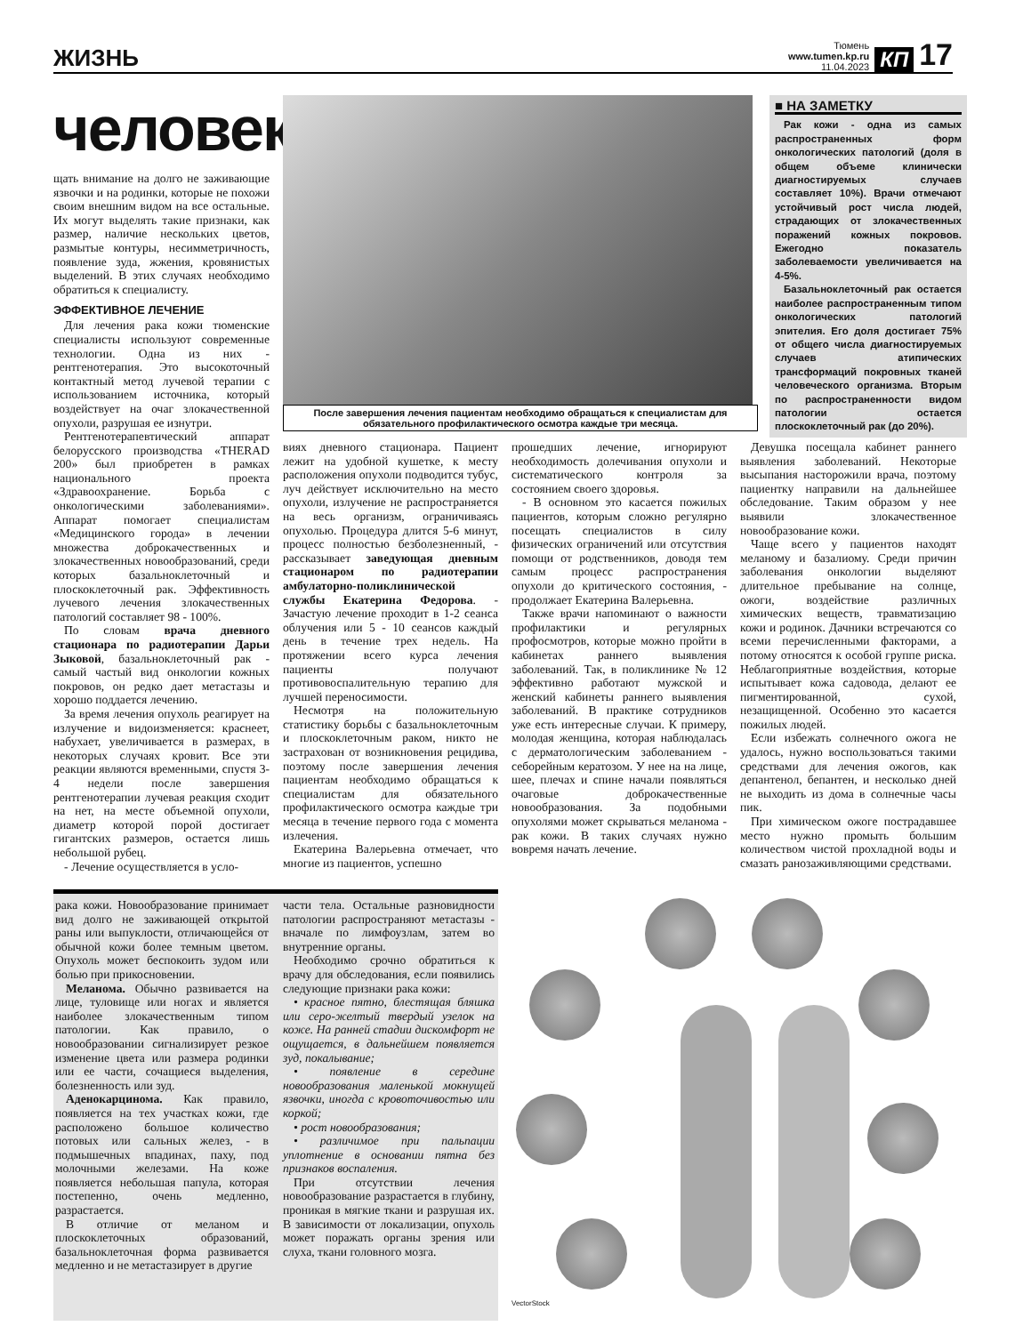ЖИЗНЬ
Тюмень
www.tumen.kp.ru
11.04.2023
КП 17
человек
щать внимание на долго не заживающие язвочки и на родинки, которые не похожи своим внешним видом на все остальные. Их могут выделять такие признаки, как размер, наличие нескольких цветов, размытые контуры, несимметричность, появление зуда, жжения, кровянистых выделений. В этих случаях необходимо обратиться к специалисту.
ЭФФЕКТИВНОЕ ЛЕЧЕНИЕ
Для лечения рака кожи тюменские специалисты используют современные технологии. Одна из них - рентгенотерапия. Это высокоточный контактный метод лучевой терапии с использованием источника, который воздействует на очаг злокачественной опухоли, разрушая ее изнутри.
Рентгенотерапевтический аппарат белорусского производства «THERAD 200» был приобретен в рамках национального проекта «Здравоохранение. Борьба с онкологическими заболеваниями». Аппарат помогает специалистам «Медицинского города» в лечении множества доброкачественных и злокачественных новообразований, среди которых базальноклеточный и плоскоклеточный рак. Эффективность лучевого лечения злокачественных патологий составляет 98 - 100%.
По словам врача дневного стационара по радиотерапии Дарьи Зыковой, базальноклеточный рак - самый частый вид онкологии кожных покровов, он редко дает метастазы и хорошо поддается лечению.
За время лечения опухоль реагирует на излучение и видоизменяется: краснеет, набухает, увеличивается в размерах, в некоторых случаях кровит. Все эти реакции являются временными, спустя 3-4 недели после завершения рентгенотерапии лучевая реакция сходит на нет, на месте объемной опухоли, диаметр которой порой достигает гигантских размеров, остается лишь небольшой рубец.
- Лечение осуществляется в усло-
После завершения лечения пациентам необходимо обращаться к специалистам для обязательного профилактического осмотра каждые три месяца.
■ НА ЗАМЕТКУ
Рак кожи - одна из самых распространенных форм онкологических патологий (доля в общем объеме клинически диагностируемых случаев составляет 10%). Врачи отмечают устойчивый рост числа людей, страдающих от злокачественных поражений кожных покровов. Ежегодно показатель заболеваемости увеличивается на 4-5%.
Базальноклеточный рак остается наиболее распространенным типом онкологических патологий эпителия. Его доля достигает 75% от общего числа диагностируемых случаев атипических трансформаций покровных тканей человеческого организма. Вторым по распространенности видом патологии остается плоскоклеточный рак (до 20%).
виях дневного стационара. Пациент лежит на удобной кушетке, к месту расположения опухоли подводится тубус, луч действует исключительно на место опухоли, излучение не распространяется на весь организм, ограничиваясь опухолью. Процедура длится 5-6 минут, процесс полностью безболезненный, - рассказывает заведующая дневным стационаром по радиотерапии амбулаторно-поликлинической службы Екатерина Федорова. - Зачастую лечение проходит в 1-2 сеанса облучения или 5 - 10 сеансов каждый день в течение трех недель. На протяжении всего курса лечения пациенты получают противовоспалительную терапию для лучшей переносимости.
Несмотря на положительную статистику борьбы с базальноклеточным и плоскоклеточным раком, никто не застрахован от возникновения рецидива, поэтому после завершения лечения пациентам необходимо обращаться к специалистам для обязательного профилактического осмотра каждые три месяца в течение первого года с момента излечения.
Екатерина Валерьевна отмечает, что многие из пациентов, успешно
прошедших лечение, игнорируют необходимость долечивания опухоли и систематического контроля за состоянием своего здоровья.
- В основном это касается пожилых пациентов, которым сложно регулярно посещать специалистов в силу физических ограничений или отсутствия помощи от родственников, доводя тем самым процесс распространения опухоли до критического состояния, - продолжает Екатерина Валерьевна.
Также врачи напоминают о важности профилактики и регулярных профосмотров, которые можно пройти в кабинетах раннего выявления заболеваний. Так, в поликлинике № 12 эффективно работают мужской и женский кабинеты раннего выявления заболеваний. В практике сотрудников уже есть интересные случаи. К примеру, молодая женщина, которая наблюдалась с дерматологическим заболеванием - себорейным кератозом. У нее на на лице, шее, плечах и спине начали появляться очаговые доброкачественные новообразования. За подобными опухолями может скрываться меланома - рак кожи. В таких случаях нужно вовремя начать лечение.
Девушка посещала кабинет раннего выявления заболеваний. Некоторые высыпания насторожили врача, поэтому пациентку направили на дальнейшее обследование. Таким образом у нее выявили злокачественное новообразование кожи.
Чаще всего у пациентов находят меланому и базалиому. Среди причин заболевания онкологии выделяют длительное пребывание на солнце, ожоги, воздействие различных химических веществ, травматизацию кожи и родинок. Дачники встречаются со всеми перечисленными факторами, а потому относятся к особой группе риска. Неблагоприятные воздействия, которые испытывает кожа садовода, делают ее пигментированной, сухой, незащищенной. Особенно это касается пожилых людей.
Если избежать солнечного ожога не удалось, нужно воспользоваться такими средствами для лечения ожогов, как депантенол, бепантен, и несколько дней не выходить из дома в солнечные часы пик.
При химическом ожоге пострадавшее место нужно промыть большим количеством чистой прохладной воды и смазать ранозаживляющими средствами.
рака кожи. Новообразование принимает вид долго не заживающей открытой раны или выпуклости, отличающейся от обычной кожи более темным цветом. Опухоль может беспокоить зудом или болью при прикосновении.
Меланома. Обычно развивается на лице, туловище или ногах и является наиболее злокачественным типом патологии. Как правило, о новообразовании сигнализирует резкое изменение цвета или размера родинки или ее части, сочащиеся выделения, болезненность или зуд.
Аденокарцинома. Как правило, появляется на тех участках кожи, где расположено большое количество потовых или сальных желез, - в подмышечных впадинах, паху, под молочными железами. На коже появляется небольшая папула, которая постепенно, очень медленно, разрастается.
В отличие от меланом и плоскоклеточных образований, базальноклеточная форма развивается медленно и не метастазирует в другие
части тела. Остальные разновидности патологии распространяют метастазы - вначале по лимфоузлам, затем во внутренние органы.
Необходимо срочно обратиться к врачу для обследования, если появились следующие признаки рака кожи:
• красное пятно, блестящая бляшка или серо-желтый твердый узелок на коже. На ранней стадии дискомфорт не ощущается, в дальнейшем появляется зуд, покалывание;
• появление в середине новообразования маленькой мокнущей язвочки, иногда с кровоточивостью или коркой;
• рост новообразования;
• различимое при пальпации уплотнение в основании пятна без признаков воспаления.
При отсутствии лечения новообразование разрастается в глубину, проникая в мягкие ткани и разрушая их. В зависимости от локализации, опухоль может поражать органы зрения или слуха, ткани головного мозга.
VectorStock